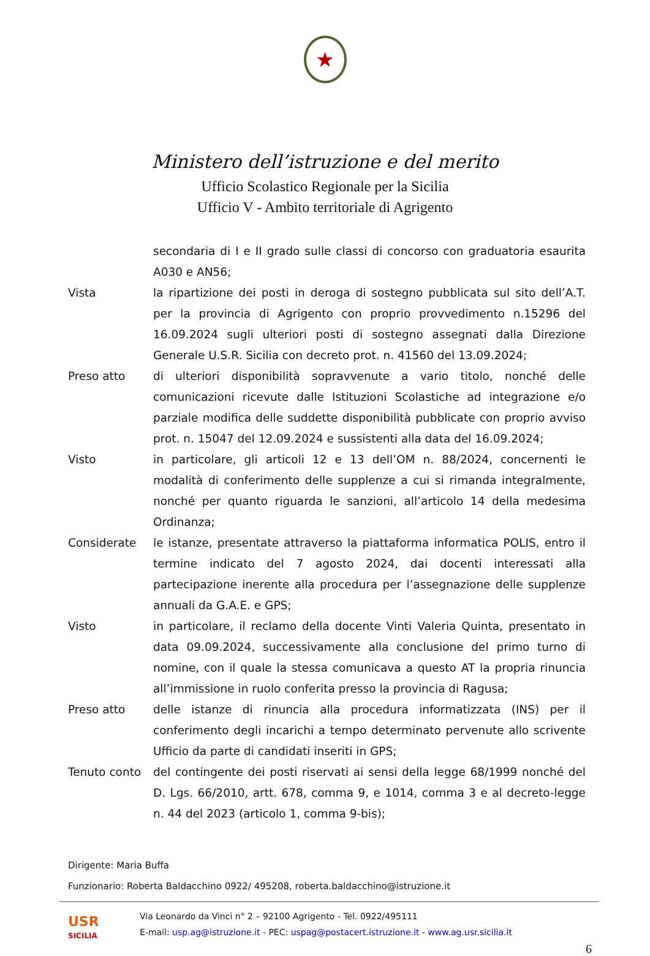★
Ministero dell’istruzione e del merito
Ufficio Scolastico Regionale per la Sicilia
Ufficio V - Ambito territoriale di Agrigento
secondaria di I e II grado sulle classi di concorso con graduatoria esaurita A030 e AN56;
Vista la ripartizione dei posti in deroga di sostegno pubblicata sul sito dell’A.T. per la provincia di Agrigento con proprio provvedimento n.15296 del 16.09.2024 sugli ulteriori posti di sostegno assegnati dalla Direzione Generale U.S.R. Sicilia con decreto prot. n. 41560 del 13.09.2024;
Preso atto di ulteriori disponibilità sopravvenute a vario titolo, nonché delle comunicazioni ricevute dalle Istituzioni Scolastiche ad integrazione e/o parziale modifica delle suddette disponibilità pubblicate con proprio avviso prot. n. 15047 del 12.09.2024 e sussistenti alla data del 16.09.2024;
Visto in particolare, gli articoli 12 e 13 dell’OM n. 88/2024, concernenti le modalità di conferimento delle supplenze a cui si rimanda integralmente, nonché per quanto riguarda le sanzioni, all’articolo 14 della medesima Ordinanza;
Considerate le istanze, presentate attraverso la piattaforma informatica POLIS, entro il termine indicato del 7 agosto 2024, dai docenti interessati alla partecipazione inerente alla procedura per l’assegnazione delle supplenze annuali da G.A.E. e GPS;
Visto in particolare, il reclamo della docente Vinti Valeria Quinta, presentato in data 09.09.2024, successivamente alla conclusione del primo turno di nomine, con il quale la stessa comunicava a questo AT la propria rinuncia all’immissione in ruolo conferita presso la provincia di Ragusa;
Preso atto delle istanze di rinuncia alla procedura informatizzata (INS) per il conferimento degli incarichi a tempo determinato pervenute allo scrivente Ufficio da parte di candidati inseriti in GPS;
Tenuto conto del contingente dei posti riservati ai sensi della legge 68/1999 nonché del D. Lgs. 66/2010, artt. 678, comma 9, e 1014, comma 3 e al decreto-legge n. 44 del 2023 (articolo 1, comma 9-bis);
Dirigente: Maria Buffa
Funzionario: Roberta Baldacchino 0922/ 495208, roberta.baldacchino@istruzione.it
USR
SICILIA
Via Leonardo da Vinci n° 2 – 92100 Agrigento - Tel. 0922/495111
E-mail: usp.ag@istruzione.it - PEC: uspag@postacert.istruzione.it - www.ag.usr.sicilia.it
6